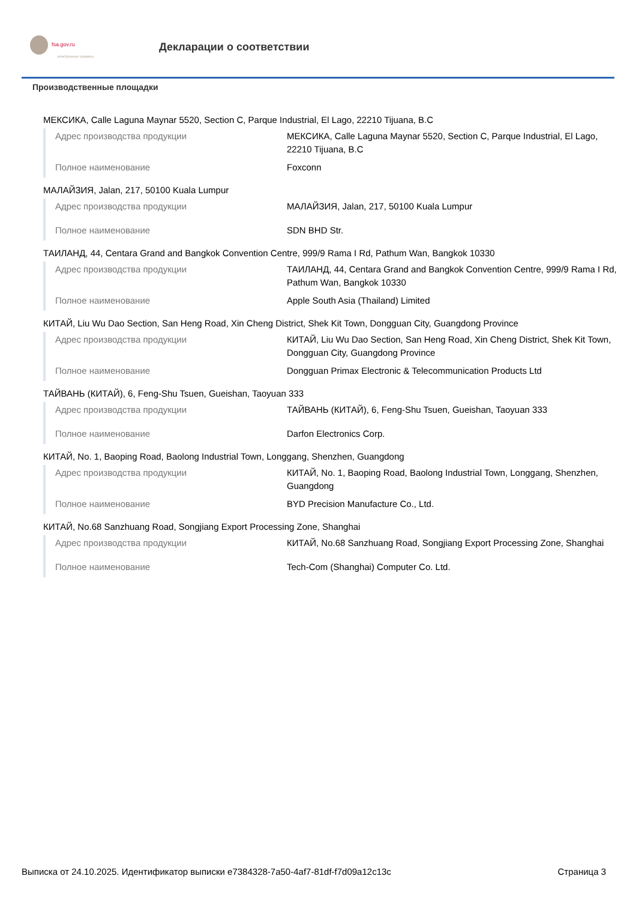fsa.gov.ru
электронные сервисы
Декларации о соответствии
Производственные площадки
МЕКСИКА, Calle Laguna Maynar 5520, Section C, Parque Industrial, El Lago, 22210 Tijuana, B.C
| Адрес производства продукции | МЕКСИКА, Calle Laguna Maynar 5520, Section C, Parque Industrial, El Lago, 22210 Tijuana, B.C |
| Полное наименование | Foxconn |
МАЛАЙЗИЯ, Jalan, 217, 50100 Kuala Lumpur
| Адрес производства продукции | МАЛАЙЗИЯ, Jalan, 217, 50100 Kuala Lumpur |
| Полное наименование | SDN BHD Str. |
ТАИЛАНД, 44, Centara Grand and Bangkok Convention Centre, 999/9 Rama I Rd, Pathum Wan, Bangkok 10330
| Адрес производства продукции | ТАИЛАНД, 44, Centara Grand and Bangkok Convention Centre, 999/9 Rama I Rd, Pathum Wan, Bangkok 10330 |
| Полное наименование | Apple South Asia (Thailand) Limited |
КИТАЙ, Liu Wu Dao Section, San Heng Road, Xin Cheng District, Shek Kit Town, Dongguan City, Guangdong Province
| Адрес производства продукции | КИТАЙ, Liu Wu Dao Section, San Heng Road, Xin Cheng District, Shek Kit Town, Dongguan City, Guangdong Province |
| Полное наименование | Dongguan Primax Electronic & Telecommunication Products Ltd |
ТАЙВАНЬ (КИТАЙ), 6, Feng-Shu Tsuen, Gueishan, Taoyuan 333
| Адрес производства продукции | ТАЙВАНЬ (КИТАЙ), 6, Feng-Shu Tsuen, Gueishan, Taoyuan 333 |
| Полное наименование | Darfon Electronics Corp. |
КИТАЙ, No. 1, Baoping Road, Baolong Industrial Town, Longgang, Shenzhen, Guangdong
| Адрес производства продукции | КИТАЙ, No. 1, Baoping Road, Baolong Industrial Town, Longgang, Shenzhen, Guangdong |
| Полное наименование | BYD Precision Manufacture Co., Ltd. |
КИТАЙ, No.68 Sanzhuang Road, Songjiang Export Processing Zone, Shanghai
| Адрес производства продукции | КИТАЙ, No.68 Sanzhuang Road, Songjiang Export Processing Zone, Shanghai |
| Полное наименование | Tech-Com (Shanghai) Computer Co. Ltd. |
Выписка от 24.10.2025. Идентификатор выписки e7384328-7a50-4af7-81df-f7d09a12c13c Страница 3